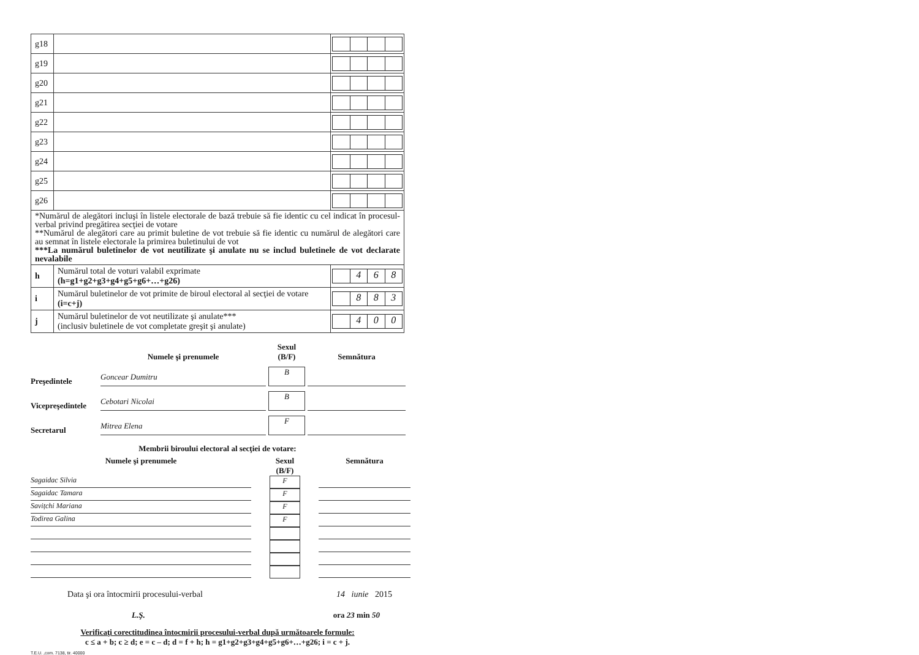| g18 | | |
| g19 | | |
| g20 | | |
| g21 | | |
| g22 | | |
| g23 | | |
| g24 | | |
| g25 | | |
| g26 | | |
| *Numărul de alegători incluşi în listele electorale de bază trebuie să fie identic cu cel indicat în procesul-verbal privind pregătirea secţiei de votare **Numărul de alegători care au primit buletine de vot trebuie să fie identic cu numărul de alegători care au semnat în listele electorale la primirea buletinului de vot ***La numărul buletinelor de vot neutilizate şi anulate nu se includ buletinele de vot declarate nevalabile | | |
| h | Numărul total de voturi valabil exprimate (h=g1+g2+g3+g4+g5+g6+…+g26) | 4 6 8 |
| i | Numărul buletinelor de vot primite de biroul electoral al secţiei de votare (i=c+j) | 8 8 3 |
| j | Numărul buletinelor de vot neutilizate şi anulate*** (inclusiv buletinele de vot completate greşit şi anulate) | 4 0 0 |
Numele şi prenumele
Sexul (B/F)
Semnătura
Preşedintele
Goncear Dumitru
B
Vicepreşedintele
Cebotari Nicolai
B
Secretarul
Mitrea Elena
F
Membrii biroului electoral al secţiei de votare:
Numele şi prenumele
Sexul (B/F)
Semnătura
Sagaidac Silvia
F
Sagaidac Tamara
F
Savițchi Mariana
F
Todirea Galina
F
Data şi ora întocmirii procesului-verbal 14 iunie 2015
L.Ş. ora 23 min 50
Verificaţi corectitudinea întocmirii procesului-verbal după următoarele formule:
c ≤ a + b; c ≥ d; e = c – d; d = f + h; h = g1+g2+g3+g4+g5+g6+…+g26; i = c + j.
T.E.U. ,com. 7138, tir. 40000